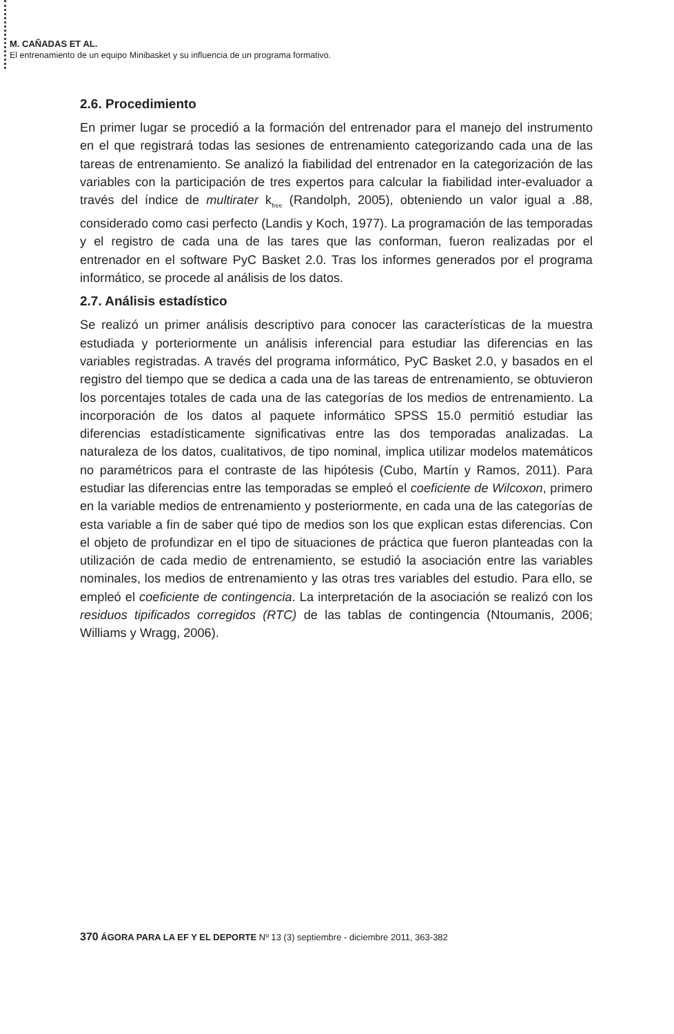M. CAÑADAS ET AL.
El entrenamiento de un equipo Minibasket y su influencia de un programa formativo.
2.6. Procedimiento
En primer lugar se procedió a la formación del entrenador para el manejo del instrumento en el que registrará todas las sesiones de entrenamiento categorizando cada una de las tareas de entrenamiento. Se analizó la fiabilidad del entrenador en la categorización de las variables con la participación de tres expertos para calcular la fiabilidad inter-evaluador a través del índice de multirater k<sub>free</sub> (Randolph, 2005), obteniendo un valor igual a .88, considerado como casi perfecto (Landis y Koch, 1977). La programación de las temporadas y el registro de cada una de las tares que las conforman, fueron realizadas por el entrenador en el software PyC Basket 2.0. Tras los informes generados por el programa informático, se procede al análisis de los datos.
2.7. Análisis estadístico
Se realizó un primer análisis descriptivo para conocer las características de la muestra estudiada y porteriormente un análisis inferencial para estudiar las diferencias en las variables registradas. A través del programa informático, PyC Basket 2.0, y basados en el registro del tiempo que se dedica a cada una de las tareas de entrenamiento, se obtuvieron los porcentajes totales de cada una de las categorías de los medios de entrenamiento. La incorporación de los datos al paquete informático SPSS 15.0 permitió estudiar las diferencias estadísticamente significativas entre las dos temporadas analizadas. La naturaleza de los datos, cualitativos, de tipo nominal, implica utilizar modelos matemáticos no paramétricos para el contraste de las hipótesis (Cubo, Martín y Ramos, 2011). Para estudiar las diferencias entre las temporadas se empleó el coeficiente de Wilcoxon, primero en la variable medios de entrenamiento y posteriormente, en cada una de las categorías de esta variable a fin de saber qué tipo de medios son los que explican estas diferencias. Con el objeto de profundizar en el tipo de situaciones de práctica que fueron planteadas con la utilización de cada medio de entrenamiento, se estudió la asociación entre las variables nominales, los medios de entrenamiento y las otras tres variables del estudio. Para ello, se empleó el coeficiente de contingencia. La interpretación de la asociación se realizó con los residuos tipificados corregidos (RTC) de las tablas de contingencia (Ntoumanis, 2006; Williams y Wragg, 2006).
370 ÁGORA PARA LA EF Y EL DEPORTE Nº 13 (3) septiembre - diciembre 2011, 363-382